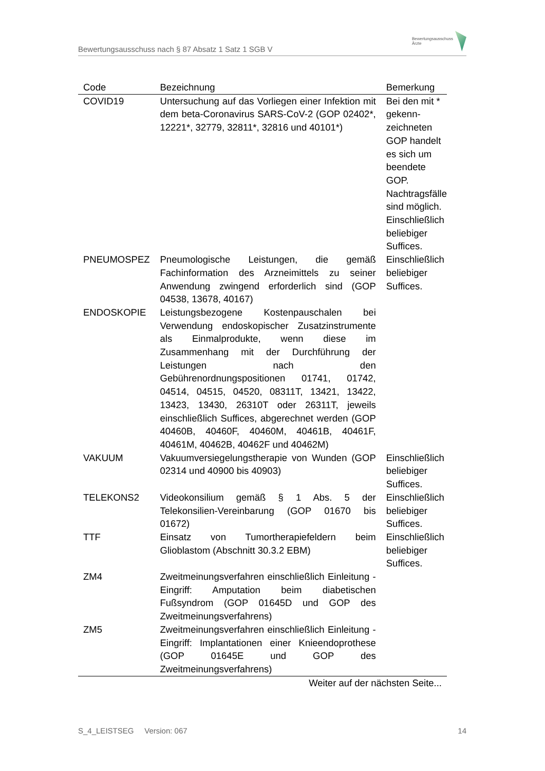Bewertungsausschuss nach § 87 Absatz 1 Satz 1 SGB V
Bewertungsausschuss
Ärzte
| Code | Bezeichnung | Bemerkung |
| --- | --- | --- |
| COVID19 | Untersuchung auf das Vorliegen einer Infektion mit dem beta-Coronavirus SARS-CoV-2 (GOP 02402*, 12221*, 32779, 32811*, 32816 und 40101*) | Bei den mit * gekenn-zeichneten GOP handelt es sich um beendete GOP. Nachtragsfälle sind möglich. Einschließlich beliebiger Suffices. |
| PNEUMOSPEZ | Pneumologische Leistungen, die gemäß Fachinformation des Arzneimittels zu seiner Anwendung zwingend erforderlich sind (GOP 04538, 13678, 40167) | Einschließlich beliebiger Suffices. |
| ENDOSKOPIE | Leistungsbezogene Kostenpauschalen bei Verwendung endoskopischer Zusatzinstrumente als Einmalprodukte, wenn diese im Zusammenhang mit der Durchführung der Leistungen nach den Gebührenordnungspositionen 01741, 01742, 04514, 04515, 04520, 08311T, 13421, 13422, 13423, 13430, 26310T oder 26311T, jeweils einschließlich Suffices, abgerechnet werden (GOP 40460B, 40460F, 40460M, 40461B, 40461F, 40461M, 40462B, 40462F und 40462M) | |
| VAKUUM | Vakuumversiegelungstherapie von Wunden (GOP 02314 und 40900 bis 40903) | Einschließlich beliebiger Suffices. |
| TELEKONS2 | Videokonsilium gemäß § 1 Abs. 5 der Telekonsilien-Vereinbarung (GOP 01670 bis 01672) | Einschließlich beliebiger Suffices. |
| TTF | Einsatz von Tumortherapiefeldern beim Glioblastom (Abschnitt 30.3.2 EBM) | Einschließlich beliebiger Suffices. |
| ZM4 | Zweitmeinungsverfahren einschließlich Einleitung - Eingriff: Amputation beim diabetischen Fußsyndrom (GOP 01645D und GOP des Zweitmeinungsverfahrens) | |
| ZM5 | Zweitmeinungsverfahren einschließlich Einleitung - Eingriff: Implantationen einer Knieendoprothese (GOP 01645E und GOP des Zweitmeinungsverfahrens) | |
| Weiter auf der nächsten Seite... | | |
S_4_LEISTSEG Version: 067 14